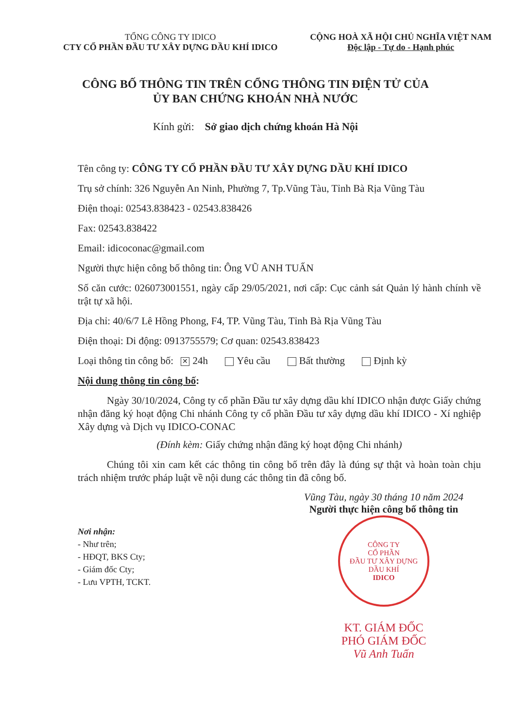TỔNG CÔNG TY IDICO
CTY CỔ PHẦN ĐẦU TƯ XÂY DỰNG DẦU KHÍ IDICO
CỘNG HOÀ XÃ HỘI CHỦ NGHĨA VIỆT NAM
Độc lập - Tự do - Hạnh phúc
CÔNG BỐ THÔNG TIN TRÊN CỔNG THÔNG TIN ĐIỆN TỬ CỦA
ỦY BAN CHỨNG KHOÁN NHÀ NƯỚC
Kính gửi: Sở giao dịch chứng khoán Hà Nội
Tên công ty: CÔNG TY CỔ PHẦN ĐẦU TƯ XÂY DỰNG DẦU KHÍ IDICO
Trụ sở chính: 326 Nguyễn An Ninh, Phường 7, Tp.Vũng Tàu, Tỉnh Bà Rịa Vũng Tàu
Điện thoại: 02543.838423 - 02543.838426
Fax: 02543.838422
Email: idicoconac@gmail.com
Người thực hiện công bố thông tin: Ông VŨ ANH TUẤN
Số căn cước: 026073001551, ngày cấp 29/05/2021, nơi cấp: Cục cảnh sát Quản lý hành chính về trật tự xã hội.
Địa chỉ: 40/6/7 Lê Hồng Phong, F4, TP. Vũng Tàu, Tỉnh Bà Rịa Vũng Tàu
Điện thoại: Di động: 0913755579; Cơ quan: 02543.838423
Loại thông tin công bố: ✕ 24h Yêu cầu Bất thường Định kỳ
Nội dung thông tin công bố:
Ngày 30/10/2024, Công ty cổ phần Đầu tư xây dựng dầu khí IDICO nhận được Giấy chứng nhận đăng ký hoạt động Chi nhánh Công ty cổ phần Đầu tư xây dựng dầu khí IDICO - Xí nghiệp Xây dựng và Dịch vụ IDICO-CONAC
(Đính kèm: Giấy chứng nhận đăng ký hoạt động Chi nhánh)
Chúng tôi xin cam kết các thông tin công bố trên đây là đúng sự thật và hoàn toàn chịu trách nhiệm trước pháp luật về nội dung các thông tin đã công bố.
Nơi nhận:
- Như trên;
- HĐQT, BKS Cty;
- Giám đốc Cty;
- Lưu VPTH, TCKT.
Vũng Tàu, ngày 30 tháng 10 năm 2024
Người thực hiện công bố thông tin
CÔNG TY
CỔ PHẦN
ĐẦU TƯ XÂY DỰNG
DẦU KHÍ
IDICO
KT. GIÁM ĐỐC
PHÓ GIÁM ĐỐC
Vũ Anh Tuấn